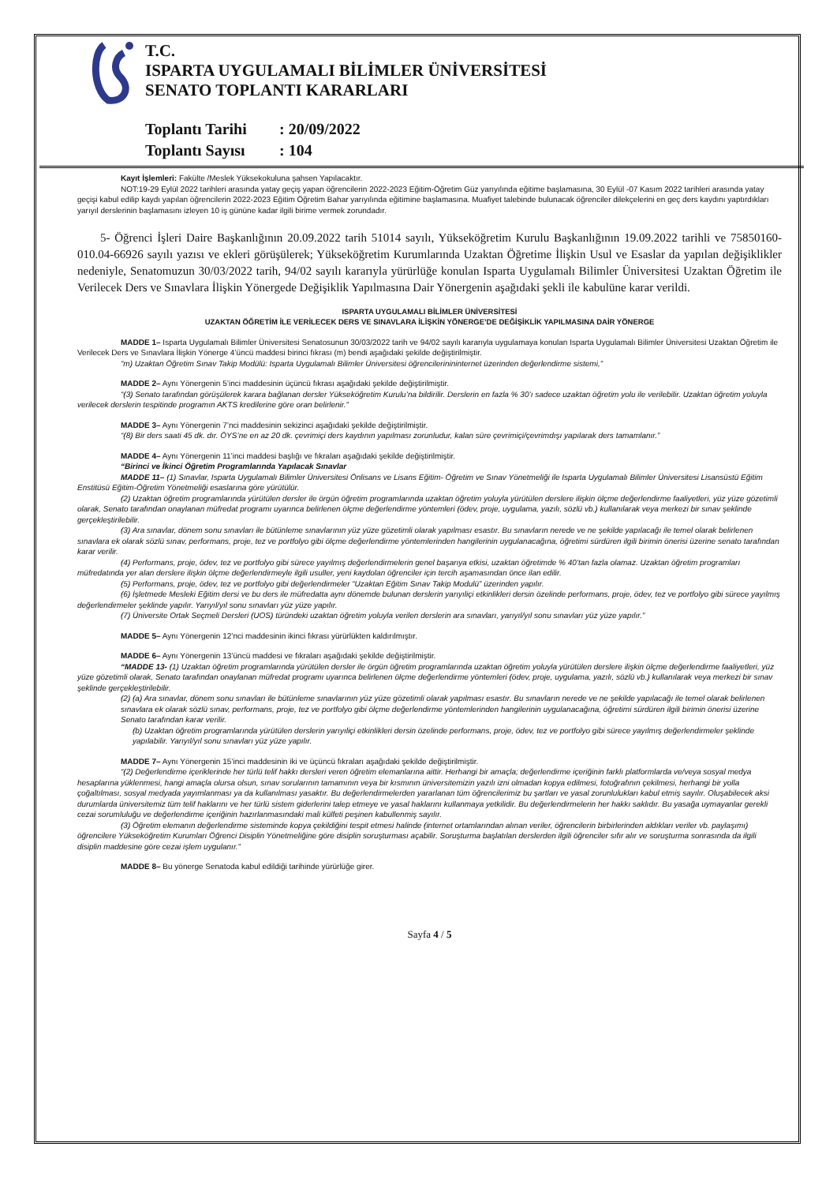T.C.
ISPARTA UYGULAMALI BİLİMLER ÜNİVERSİTESİ
SENATO TOPLANTI KARARLARI
Toplantı Tarihi: 20/09/2022
Toplantı Sayısı: 104
Kayıt İşlemleri: Fakülte /Meslek Yüksekokuluna şahsen Yapılacaktır.
NOT:19-29 Eylül 2022 tarihleri arasında yatay geçiş yapan öğrencilerin 2022-2023 Eğitim-Öğretim Güz yarıyılında eğitime başlamasına, 30 Eylül -07 Kasım 2022 tarihleri arasında yatay geçişi kabul edilip kaydı yapılan öğrencilerin 2022-2023 Eğitim Öğretim Bahar yarıyılında eğitimine başlamasına. Muafiyet talebinde bulunacak öğrenciler dilekçelerini en geç ders kaydını yaptırdıkları yarıyıl derslerinin başlamasını izleyen 10 iş gününe kadar ilgili birime vermek zorundadır.
5- Öğrenci İşleri Daire Başkanlığının 20.09.2022 tarih 51014 sayılı, Yükseköğretim Kurulu Başkanlığının 19.09.2022 tarihli ve 75850160-010.04-66926 sayılı yazısı ve ekleri görüşülerek; Yükseköğretim Kurumlarında Uzaktan Öğretime İlişkin Usul ve Esaslar da yapılan değişiklikler nedeniyle, Senatomuzun 30/03/2022 tarih, 94/02 sayılı kararıyla yürürlüğe konulan Isparta Uygulamalı Bilimler Üniversitesi Uzaktan Öğretim ile Verilecek Ders ve Sınavlara İlişkin Yönergede Değişiklik Yapılmasına Dair Yönergenin aşağıdaki şekli ile kabulüne karar verildi.
ISPARTA UYGULAMALI BİLİMLER ÜNİVERSİTESİ
UZAKTAN ÖĞRETİM İLE VERİLECEK DERS VE SINAVLARA İLİŞKİN YÖNERGE’DE DEĞİŞİKLİK YAPILMASINA DAİR YÖNERGE
MADDE 1– Isparta Uygulamalı Bilimler Üniversitesi Senatosunun 30/03/2022 tarih ve 94/02 sayılı kararıyla uygulamaya konulan Isparta Uygulamalı Bilimler Üniversitesi Uzaktan Öğretim ile Verilecek Ders ve Sınavlara İlişkin Yönerge 4’üncü maddesi birinci fıkrası (m) bendi aşağıdaki şekilde değiştirilmiştir.
“m) Uzaktan Öğretim Sınav Takip Modülü: Isparta Uygulamalı Bilimler Üniversitesi öğrencilerinininternet üzerinden değerlendirme sistemi,”
MADDE 2– Aynı Yönergenin 5’inci maddesinin üçüncü fıkrası aşağıdaki şekilde değiştirilmiştir.
“(3) Senato tarafından görüşülerek karara bağlanan dersler Yükseköğretim Kurulu’na bildirilir. Derslerin en fazla % 30’ı sadece uzaktan öğretim yolu ile verilebilir. Uzaktan öğretim yoluyla verilecek derslerin tespitinde programın AKTS kredilerine göre oran belirlenir.”
MADDE 3– Aynı Yönergenin 7’nci maddesinin sekizinci aşağıdaki şekilde değiştirilmiştir.
“(8) Bir ders saati 45 dk. dır. ÖYS’ne en az 20 dk. çevrimiçi ders kaydının yapılması zorunludur, kalan süre çevrimiçi/çevrimdışı yapılarak ders tamamlanır.”
MADDE 4– Aynı Yönergenin 11’inci maddesi başlığı ve fıkraları aşağıdaki şekilde değiştirilmiştir.
“Birinci ve İkinci Öğretim Programlarında Yapılacak Sınavlar
MADDE 11– (1) Sınavlar, Isparta Uygulamalı Bilimler Üniversitesi Önlisans ve Lisans Eğitim- Öğretim ve Sınav Yönetmeliği ile Isparta Uygulamalı Bilimler Üniversitesi Lisansüstü Eğitim Enstitüsü Eğitim-Öğretim Yönetmeliği esaslarına göre yürütülür.
(2) Uzaktan öğretim programlarında yürütülen dersler ile örgün öğretim programlarında uzaktan öğretim yoluyla yürütülen derslere ilişkin ölçme değerlendirme faaliyetleri, yüz yüze gözetimli olarak, Senato tarafından onaylanan müfredat programı uyarınca belirlenen ölçme değerlendirme yöntemleri (ödev, proje, uygulama, yazılı, sözlü vb.) kullanılarak veya merkezi bir sınav şeklinde gerçekleştirilebilir.
(3) Ara sınavlar, dönem sonu sınavları ile bütünleme sınavlarının yüz yüze gözetimli olarak yapılması esastır. Bu sınavların nerede ve ne şekilde yapılacağı ile temel olarak belirlenen sınavlara ek olarak sözlü sınav, performans, proje, tez ve portfolyo gibi ölçme değerlendirme yöntemlerinden hangilerinin uygulanacağına, öğretimi sürdüren ilgili birimin önerisi üzerine senato tarafından karar verilir.
(4) Performans, proje, ödev, tez ve portfolyo gibi sürece yayılmış değerlendirmelerin genel başarıya etkisi, uzaktan öğretimde % 40’tan fazla olamaz. Uzaktan öğretim programları müfredatında yer alan derslere ilişkin ölçme değerlendirmeyle ilgili usuller, yeni kaydolan öğrenciler için tercih aşamasından önce ilan edilir.
(5) Performans, proje, ödev, tez ve portfolyo gibi değerlendirmeler “Uzaktan Eğitim Sınav Takip Modulü” üzerinden yapılır.
(6) İşletmede Mesleki Eğitim dersi ve bu ders ile müfredatta aynı dönemde bulunan derslerin yarıyıliçi etkinlikleri dersin özelinde performans, proje, ödev, tez ve portfolyo gibi sürece yayılmış değerlendirmeler şeklinde yapılır. Yarıyıl/yıl sonu sınavları yüz yüze yapılır.
(7) Üniversite Ortak Seçmeli Dersleri (UOS) türündeki uzaktan öğretim yoluyla verilen derslerin ara sınavları, yarıyıl/yıl sonu sınavları yüz yüze yapılır.”
MADDE 5– Aynı Yönergenin 12’nci maddesinin ikinci fıkrası yürürlükten kaldırılmıştır.
MADDE 6– Aynı Yönergenin 13’üncü maddesi ve fıkraları aşağıdaki şekilde değiştirilmiştir.
“MADDE 13- (1) Uzaktan öğretim programlarında yürütülen dersler ile örgün öğretim programlarında uzaktan öğretim yoluyla yürütülen derslere ilişkin ölçme değerlendirme faaliyetleri, yüz yüze gözetimli olarak, Senato tarafından onaylanan müfredat programı uyarınca belirlenen ölçme değerlendirme yöntemleri (ödev, proje, uygulama, yazılı, sözlü vb.) kullanılarak veya merkezi bir sınav şeklinde gerçekleştirilebilir.
(2) (a) Ara sınavlar, dönem sonu sınavları ile bütünleme sınavlarının yüz yüze gözetimli olarak yapılması esastır. Bu sınavların nerede ve ne şekilde yapılacağı ile temel olarak belirlenen sınavlara ek olarak sözlü sınav, performans, proje, tez ve portfolyo gibi ölçme değerlendirme yöntemlerinden hangilerinin uygulanacağına, öğretimi sürdüren ilgili birimin önerisi üzerine Senato tarafından karar verilir.
(b) Uzaktan öğretim programlarında yürütülen derslerin yarıyıliçi etkinlikleri dersin özelinde performans, proje, ödev, tez ve portfolyo gibi sürece yayılmış değerlendirmeler şeklinde yapılabilir. Yarıyıl/yıl sonu sınavları yüz yüze yapılır.
MADDE 7– Aynı Yönergenin 15’inci maddesinin iki ve üçüncü fıkraları aşağıdaki şekilde değiştirilmiştir.
“(2) Değerlendirme içeriklerinde her türlü telif hakkı dersleri veren öğretim elemanlarına aittir. Herhangi bir amaçla; değerlendirme içeriğinin farklı platformlarda ve/veya sosyal medya hesaplarına yüklenmesi, hangi amaçla olursa olsun, sınav sorularının tamamının veya bir kısmının üniversitemizin yazılı izni olmadan kopya edilmesi, fotoğrafının çekilmesi, herhangi bir yolla çoğaltılması, sosyal medyada yayımlanması ya da kullanılması yasaktır. Bu değerlendirmelerden yararlanan tüm öğrencilerimiz bu şartları ve yasal zorunlulukları kabul etmiş sayılır. Oluşabilecek aksi durumlarda üniversitemiz tüm telif haklarını ve her türlü sistem giderlerini talep etmeye ve yasal haklarını kullanmaya yetkilidir. Bu değerlendirmelerin her hakkı saklıdır. Bu yasağa uymayanlar gerekli cezai sorumluluğu ve değerlendirme içeriğinin hazırlanmasındaki mali külfeti peşinen kabullenmiş sayılır.
(3) Öğretim elemanın değerlendirme sisteminde kopya çekildiğini tespit etmesi halinde (internet ortamlarından alınan veriler, öğrencilerin birbirlerinden aldıkları veriler vb. paylaşımı) öğrencilere Yükseköğretim Kurumları Öğrenci Disiplin Yönetmeliğine göre disiplin soruşturması açabilir. Soruşturma başlatılan derslerden ilgili öğrenciler sıfır alır ve soruşturma sonrasında da ilgili disiplin maddesine göre cezai işlem uygulanır.”
MADDE 8– Bu yönerge Senatoda kabul edildiği tarihinde yürürlüğe girer.
Sayfa 4 / 5